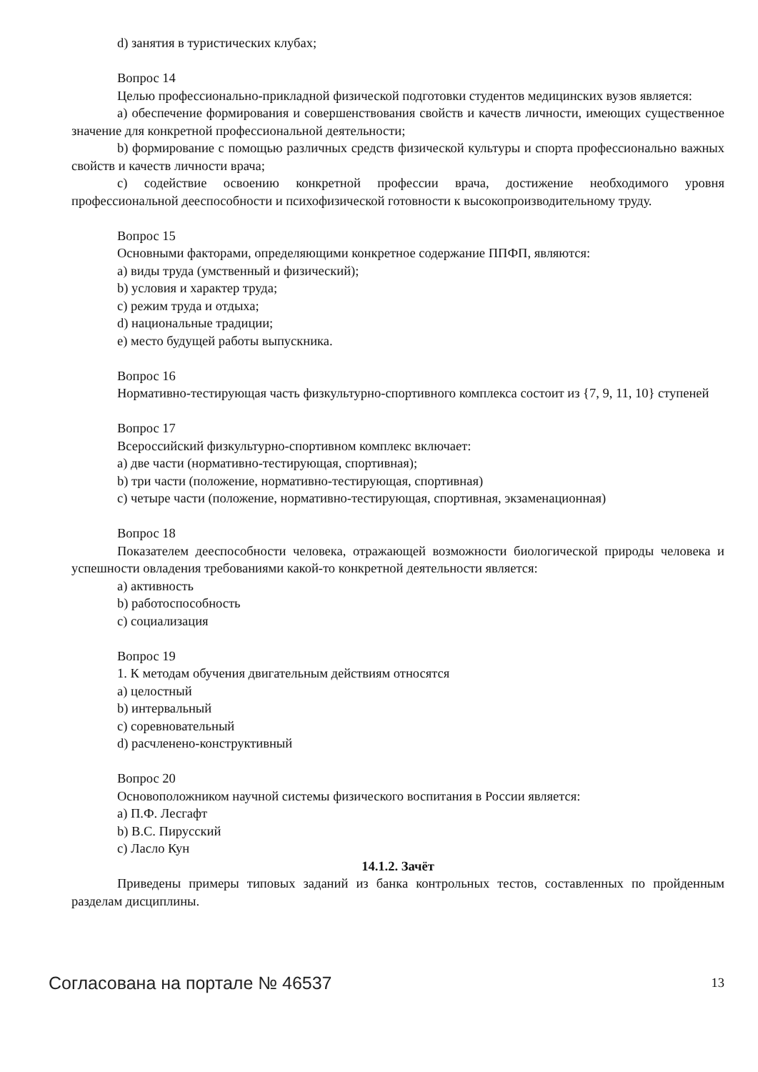d) занятия в туристических клубах;
Вопрос 14
Целью профессионально-прикладной физической подготовки студентов медицинских вузов является:
a) обеспечение формирования и совершенствования свойств и качеств личности, имеющих существенное значение для конкретной профессиональной деятельности;
b) формирование с помощью различных средств физической культуры и спорта профессионально важных свойств и качеств личности врача;
c) содействие освоению конкретной профессии врача, достижение необходимого уровня профессиональной дееспособности и психофизической готовности к высокопроизводительному труду.
Вопрос 15
Основными факторами, определяющими конкретное содержание ППФП, являются:
a) виды труда (умственный и физический);
b) условия и характер труда;
c) режим труда и отдыха;
d) национальные традиции;
e) место будущей работы выпускника.
Вопрос 16
Нормативно-тестирующая часть физкультурно-спортивного комплекса состоит из {7, 9, 11, 10} ступеней
Вопрос 17
Всероссийский физкультурно-спортивном комплекс включает:
a) две части (нормативно-тестирующая, спортивная);
b) три части (положение, нормативно-тестирующая, спортивная)
c) четыре части (положение, нормативно-тестирующая, спортивная, экзаменационная)
Вопрос 18
Показателем дееспособности человека, отражающей возможности биологической природы человека и успешности овладения требованиями какой-то конкретной деятельности является:
a) активность
b) работоспособность
c) социализация
Вопрос 19
1. К методам обучения двигательным действиям относятся
a) целостный
b) интервальный
c) соревновательный
d) расчленено-конструктивный
Вопрос 20
Основоположником научной системы физического воспитания в России является:
a) П.Ф. Лесгафт
b) В.С. Пирусский
c) Ласло Кун
14.1.2. Зачёт
Приведены примеры типовых заданий из банка контрольных тестов, составленных по пройденным разделам дисциплины.
Согласована на портале № 46537 13